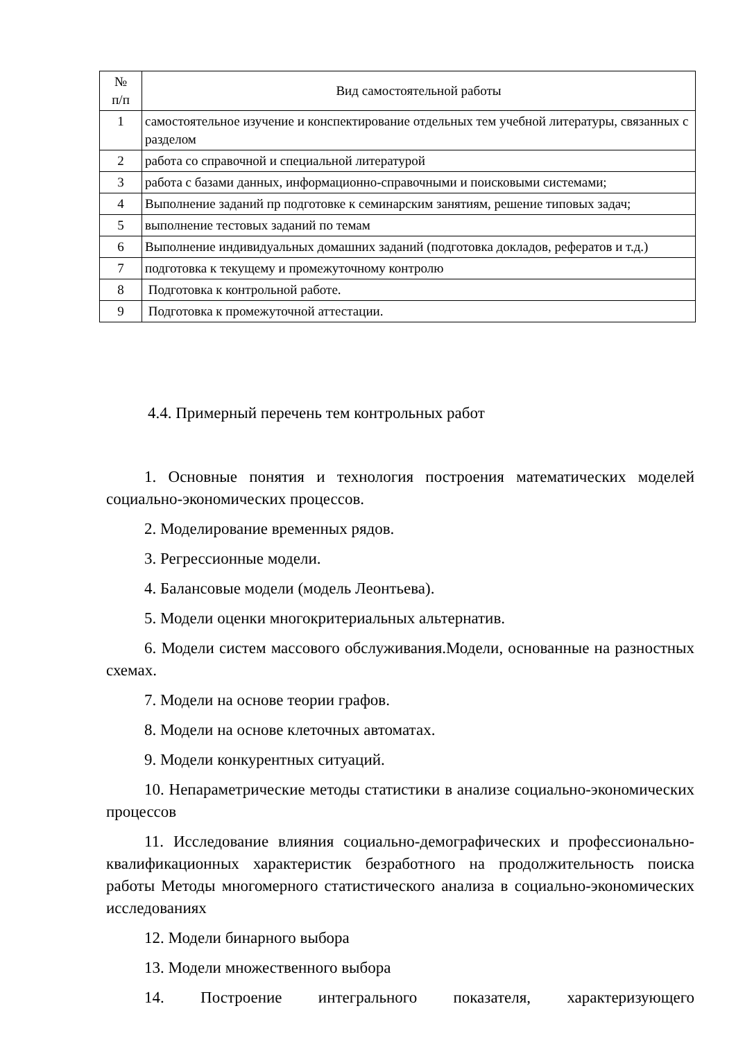| № п/п | Вид самостоятельной работы |
| --- | --- |
| 1 | самостоятельное изучение и конспектирование отдельных тем учебной литературы, связанных с разделом |
| 2 | работа со справочной и специальной литературой |
| 3 | работа с базами данных, информационно-справочными и поисковыми системами; |
| 4 | Выполнение заданий пр подготовке к семинарским занятиям, решение типовых задач; |
| 5 | выполнение тестовых заданий по темам |
| 6 | Выполнение индивидуальных домашних заданий (подготовка докладов, рефератов и т.д.) |
| 7 | подготовка к текущему и промежуточному контролю |
| 8 | Подготовка к контрольной работе. |
| 9 | Подготовка к промежуточной аттестации. |
4.4. Примерный перечень тем контрольных работ
1. Основные понятия и технология построения математических моделей социально-экономических процессов.
2. Моделирование временных рядов.
3. Регрессионные модели.
4. Балансовые модели (модель Леонтьева).
5. Модели оценки многокритериальных альтернатив.
6. Модели систем массового обслуживания.Модели, основанные на разностных схемах.
7. Модели на основе теории графов.
8. Модели на основе клеточных автоматах.
9. Модели конкурентных ситуаций.
10. Непараметрические методы статистики в анализе социально-экономических процессов
11. Исследование влияния социально-демографических и профессионально-квалификационных характеристик безработного на продолжительность поиска работы Методы многомерного статистического анализа в социально-экономических исследованиях
12. Модели бинарного выбора
13. Модели множественного выбора
14. Построение интегрального показателя, характеризующего